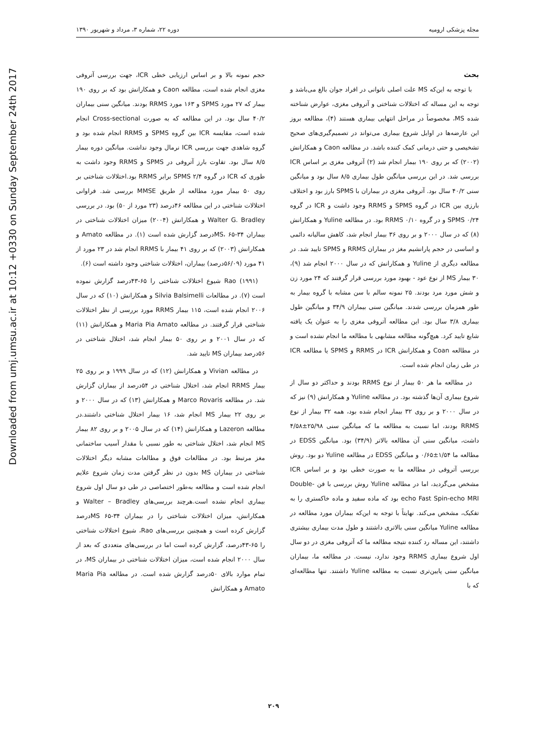Downloaded from umj.umsu.ac.ir at 10:12 +0330 on Sunday September 24th 2017
مجله پزشکی ارومیه دوره ۲۲، شماره ۳، مرداد و شهریور ۱۳۹۰
بحث
با توجه به این‌که MS علت اصلی ناتوانی در افراد جوان بالغ می‌باشد و توجه به این مساله که اختلالات شناختی و آتروفی مغزی، عوارض شناخته شده MS، مخصوصاً در مراحل انتهایی بیماری هستند (۴)، مطالعه بروز این عارضه‌ها در اوایل شروع بیماری می‌تواند در تصمیم‌گیری‌های صحیح تشخیصی و حتی درمانی کمک کننده باشد. در مطالعه Caon و همکارانش (۲۰۰۲) که بر روی ۱۹۰ بیمار انجام شد (۲) آتروفی مغزی بر اساس ICR بررسی شد. در این بررسی میانگین طول بیماری ۸/۵ سال بود و میانگین سنی ۴۰/۲ سال بود. آتروفی مغزی در بیماران با SPMS بارز بود و اختلاف بارزی بین ICR در گروه SPMS و RRMS وجود داشت و ICR در گروه SPMS ۰/۲۴ و در گروه RRMS ۰/۱۰ بود. در مطالعه Yuline و همکارانش (۸) که در سال ۲۰۰۰ و بر روی ۳۶ بیمار انجام شد، کاهش سالیانه دائمی و اساسی در حجم پارانشیم مغز در بیماران RRMS و SPMS تایید شد. در مطالعه دیگری از Yuline و همکارانش که در سال ۲۰۰۰ انجام شد (۹)، ۳۰ بیمار MS از نوع عود - بهبود مورد بررسی قرار گرفتند که ۲۴ مورد زن و شش مورد مرد بودند. ۲۵ نمونه سالم با سن مشابه با گروه بیمار به طور همزمان بررسی شدند. میانگین سنی بیماران ۳۴/۹ و میانگین طول بیماری ۳/۸ سال بود. این مطالعه آتروفی مغزی را به عنوان یک یافته شایع تایید کرد. هیچ‌گونه مطالعه مشابهی با مطالعه ما انجام نشده است و در مطالعه Coan و همکارانش ICR در RRMS و SPMS یا مطالعه ICR در طی زمان انجام شده است.
در مطالعه ما هر ۵۰ بیمار از نوع RRMS بودند و حداکثر دو سال از شروع بیماری آن‌ها گذشته بود. در مطالعه Yuline و همکارانش (۹) نیز که در سال ۲۰۰۰ و بر روی ۳۲ بیمار انجام شده بود، همه ۳۲ بیمار از نوع RRMS بودند، اما نسبت به مطالعه ما که میانگین سنی ۲۵/۹۸±۴/۵۸ داشت، میانگین سنی آن مطالعه بالاتر (۳۴/۹) بود. میانگین EDSS در مطالعه ما ۱/۵۴±۰/۶۵ و میانگین EDSS در مطالعه Yuline دو بود. روش بررسی آتروفی در مطالعه ما به صورت خطی بود و بر اساس ICR مشخص می‌گردید، اما در مطالعه Yuline روش بررسی با فن Double-echo Fast Spin-echo MRI بود که ماده سفید و ماده خاکستری را به تفکیک، مشخص می‌کند. نهایتاً با توجه به این‌که بیماران مورد مطالعه در مطالعه Yuline میانگین سنی بالاتری داشتند و طول مدت بیماری بیشتری داشتند، این مساله رد کننده نتیجه مطالعه ما که آتروفی مغزی در دو سال اول شروع بیماری RRMS وجود ندارد، نیست. در مطالعه ما، بیماران میانگین سنی پایین‌تری نسبت به مطالعه Yuline داشتند. تنها مطالعه‌ای که با
حجم نمونه بالا و بر اساس ارزیابی خطی ICR، جهت بررسی آتروفی مغزی انجام شده است، مطالعه Caon و همکارانش بود که بر روی ۱۹۰ بیمار که ۲۷ مورد SPMS و ۱۶۳ مورد RRMS بودند. میانگین سنی بیماران ۴۰/۲ سال بود. در این مطالعه که به صورت Cross-sectional انجام شده است، مقایسه ICR بین گروه SPMS و RRMS انجام شده بود و گروه شاهدی جهت بررسی ICR نرمال وجود نداشت. میانگین دوره بیمار ۸/۵ سال بود. تفاوت بارز آتروفی در SPMS و RRMS وجود داشت به طوری که ICR در گروه SPMS ۲/۴ برابر RRMS بود.اختلالات شناختی بر روی ۵۰ بیمار مورد مطالعه از طریق MMSE بررسی شد. فراوانی اختلالات شناختی در این مطالعه ۴۶درصد (۲۳ مورد از ۵۰) بود. در بررسی Walter G. Bradley و همکارانش (۲۰۰۴) میزان اختلالات شناختی در بیماران MS، ۶۵-۳۴درصد گزارش شده است (۱). در مطالعه Amato و همکارانش (۲۰۰۳) که بر روی ۴۱ بیمار با RRMS انجام شد در ۲۳ مورد از ۴۱ مورد (۵۶/۰۹درصد) بیماران، اختلالات شناختی وجود داشته است (۶).
Rao (۱۹۹۱) شیوع اختلالات شناختی را ۶۵-۴۳درصد گزارش نموده است (۷). در مطالعات Silvia Balsimelli و همکارانش (۱۰) که در سال ۲۰۰۶ انجام شده است، ۱۱۵ بیمار RRMS مورد بررسی از نظر اختلالات شناختی قرار گرفتند. در مطالعه Maria Pia Amato و همکارانش (۱۱) که در سال ۲۰۰۱ و بر روی ۵۰ بیمار انجام شد، اختلال شناختی در ۵۶درصد بیماران MS تایید شد.
در مطالعه Vivian و همکارانش (۱۲) که در سال ۱۹۹۹ و بر روی ۲۵ بیمار RRMS انجام شد، اختلال شناختی در ۵۴درصد از بیماران گزارش شد. در مطالعه Marco Rovaris و همکارانش (۱۳) که در سال ۲۰۰۰ و بر روی ۲۲ بیمار MS انجام شد، ۱۶ بیمار اختلال شناختی داشتند.در مطالعه Lazeron و همکارانش (۱۴) که در سال ۲۰۰۵ و بر روی ۸۲ بیمار MS انجام شد، اختلال شناختی به طور نسبی با مقدار آسیب ساختمانی مغز مرتبط بود. در مطالعات فوق و مطالعات مشابه دیگر اختلالات شناختی در بیماران MS بدون در نظر گرفتن مدت زمان شروع علایم انجام شده است و مطالعه به‌طور اختصاصی در طی دو سال اول شروع بیماری انجام نشده است.هرچند بررسی‌های Walter – Bradley و همکارانش، میزان اختلالات شناختی را در بیماران MS ۶۵-۳۴درصد گزارش کرده است و همچنین بررسی‌های Rao، شیوع اختلالات شناختی را ۶۵-۴۳درصد، گزارش کرده است اما در بررسی‌های متعددی که بعد از سال ۲۰۰۰ انجام شده است، میزان اختلالات شناختی در بیماران MS، در تمام موارد بالای ۵۰درصد گزارش شده است. در مطالعه Maria Pia Amato و همکارانش
۲۰۹